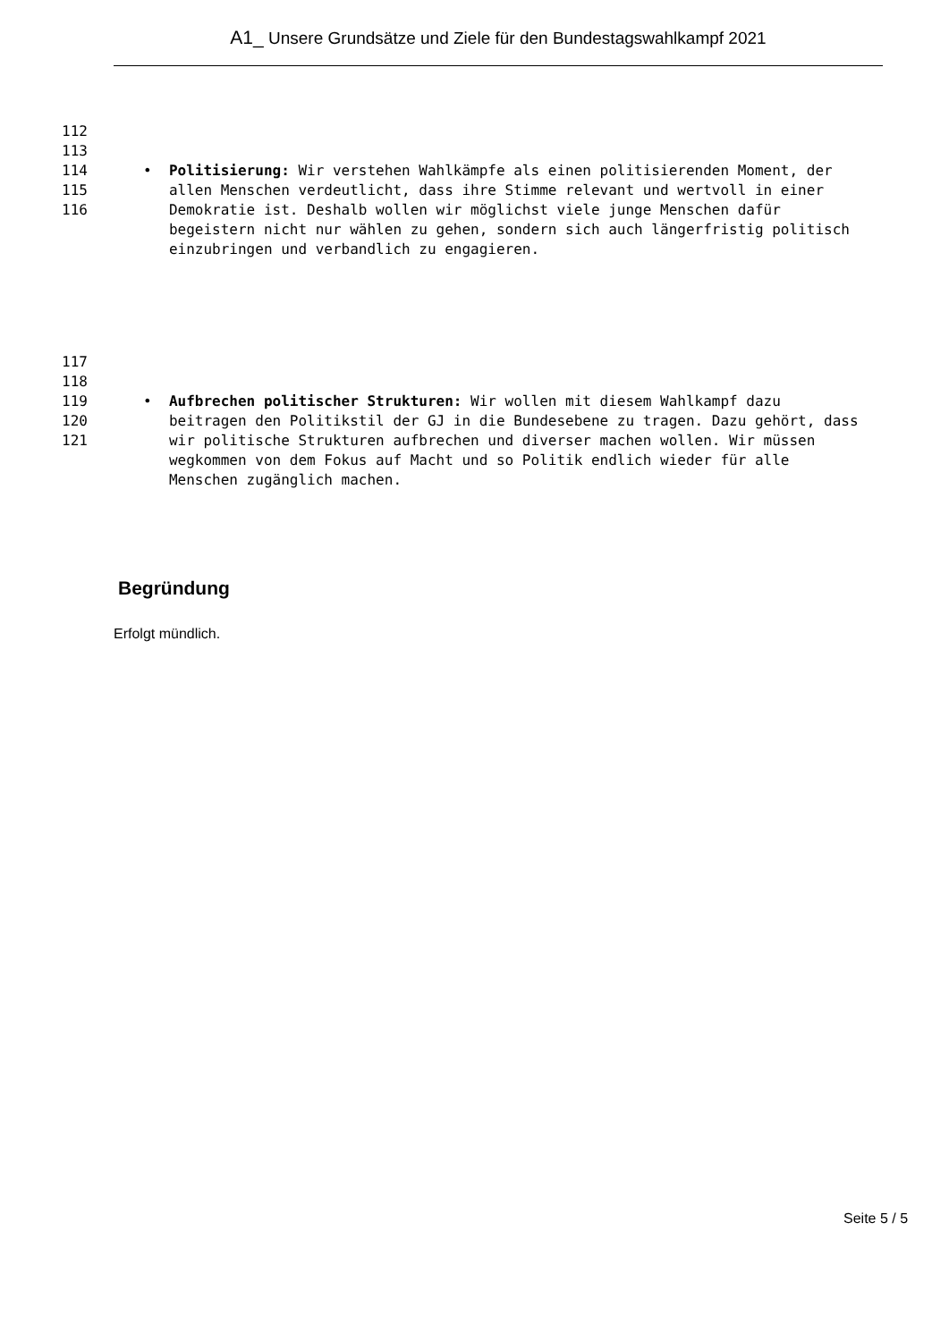A1_ Unsere Grundsätze und Ziele für den Bundestagswahlkampf 2021
112
113
114
115
116
• Politisierung: Wir verstehen Wahlkämpfe als einen politisierenden Moment, der allen Menschen verdeutlicht, dass ihre Stimme relevant und wertvoll in einer Demokratie ist. Deshalb wollen wir möglichst viele junge Menschen dafür begeistern nicht nur wählen zu gehen, sondern sich auch längerfristig politisch einzubringen und verbandlich zu engagieren.
117
118
119
120
121
• Aufbrechen politischer Strukturen: Wir wollen mit diesem Wahlkampf dazu beitragen den Politikstil der GJ in die Bundesebene zu tragen. Dazu gehört, dass wir politische Strukturen aufbrechen und diverser machen wollen. Wir müssen wegkommen von dem Fokus auf Macht und so Politik endlich wieder für alle Menschen zugänglich machen.
Begründung
Erfolgt mündlich.
Seite 5 / 5